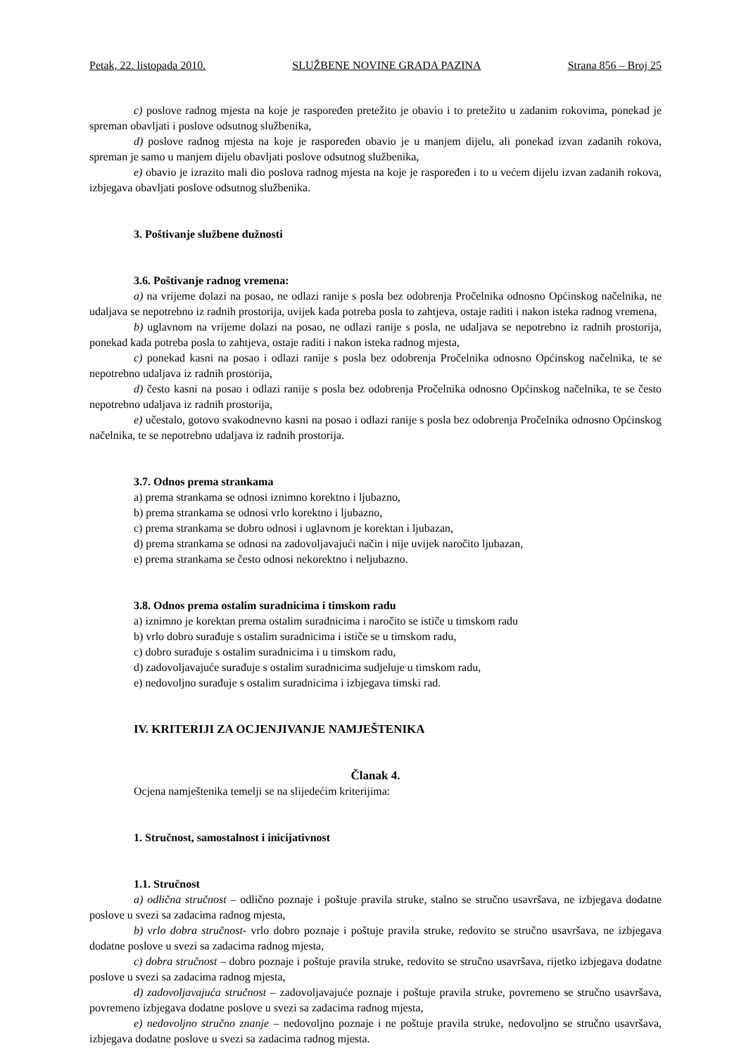Petak, 22. listopada 2010. SLUŽBENE NOVINE GRADA PAZINA Strana 856 – Broj 25
c) poslove radnog mjesta na koje je raspoređen pretežito je obavio i to pretežito u zadanim rokovima, ponekad je spreman obavljati i poslove odsutnog službenika,
d) poslove radnog mjesta na koje je raspoređen obavio je u manjem dijelu, ali ponekad izvan zadanih rokova, spreman je samo u manjem dijelu obavljati poslove odsutnog službenika,
e) obavio je izrazito mali dio poslova radnog mjesta na koje je raspoređen i to u većem dijelu izvan zadanih rokova, izbjegava obavljati poslove odsutnog službenika.
3. Poštivanje službene dužnosti
3.6. Poštivanje radnog vremena:
a) na vrijeme dolazi na posao, ne odlazi ranije s posla bez odobrenja Pročelnika odnosno Općinskog načelnika, ne udaljava se nepotrebno iz radnih prostorija, uvijek kada potreba posla to zahtjeva, ostaje raditi i nakon isteka radnog vremena,
b) uglavnom na vrijeme dolazi na posao, ne odlazi ranije s posla, ne udaljava se nepotrebno iz radnih prostorija, ponekad kada potreba posla to zahtjeva, ostaje raditi i nakon isteka radnog mjesta,
c) ponekad kasni na posao i odlazi ranije s posla bez odobrenja Pročelnika odnosno Općinskog načelnika, te se nepotrebno udaljava iz radnih prostorija,
d) često kasni na posao i odlazi ranije s posla bez odobrenja Pročelnika odnosno Općinskog načelnika, te se često nepotrebno udaljava iz radnih prostorija,
e) učestalo, gotovo svakodnevno kasni na posao i odlazi ranije s posla bez odobrenja Pročelnika odnosno Općinskog načelnika, te se nepotrebno udaljava iz radnih prostorija.
3.7. Odnos prema strankama
a) prema strankama se odnosi iznimno korektno i ljubazno,
b) prema strankama se odnosi vrlo korektno i ljubazno,
c) prema strankama se dobro odnosi i uglavnom je korektan i ljubazan,
d) prema strankama se odnosi na zadovoljavajući način i nije uvijek naročito ljubazan,
e) prema strankama se često odnosi nekorektno i neljubazno.
3.8. Odnos prema ostalim suradnicima i timskom radu
a) iznimno je korektan prema ostalim suradnicima i naročito se ističe u timskom radu
b) vrlo dobro surađuje s ostalim suradnicima i ističe se u timskom radu,
c) dobro surađuje s ostalim suradnicima i u timskom radu,
d) zadovoljavajuće surađuje s ostalim suradnicima sudjeluje u timskom radu,
e) nedovoljno surađuje s ostalim suradnicima i izbjegava timski rad.
IV. KRITERIJI ZA OCJENJIVANJE NAMJEŠTENIKA
Članak 4.
Ocjena namještenika temelji se na slijedećim kriterijima:
1. Stručnost, samostalnost i inicijativnost
1.1. Stručnost
a) odlična stručnost – odlično poznaje i poštuje pravila struke, stalno se stručno usavršava, ne izbjegava dodatne poslove u svezi sa zadacima radnog mjesta,
b) vrlo dobra stručnost- vrlo dobro poznaje i poštuje pravila struke, redovito se stručno usavršava, ne izbjegava dodatne poslove u svezi sa zadacima radnog mjesta,
c) dobra stručnost – dobro poznaje i poštuje pravila struke, redovito se stručno usavršava, rijetko izbjegava dodatne poslove u svezi sa zadacima radnog mjesta,
d) zadovoljavajuća stručnost – zadovoljavajuće poznaje i poštuje pravila struke, povremeno se stručno usavršava, povremeno izbjegava dodatne poslove u svezi sa zadacima radnog mjesta,
e) nedovoljno stručno znanje – nedovoljno poznaje i ne poštuje pravila struke, nedovoljno se stručno usavršava, izbjegava dodatne poslove u svezi sa zadacima radnog mjesta.